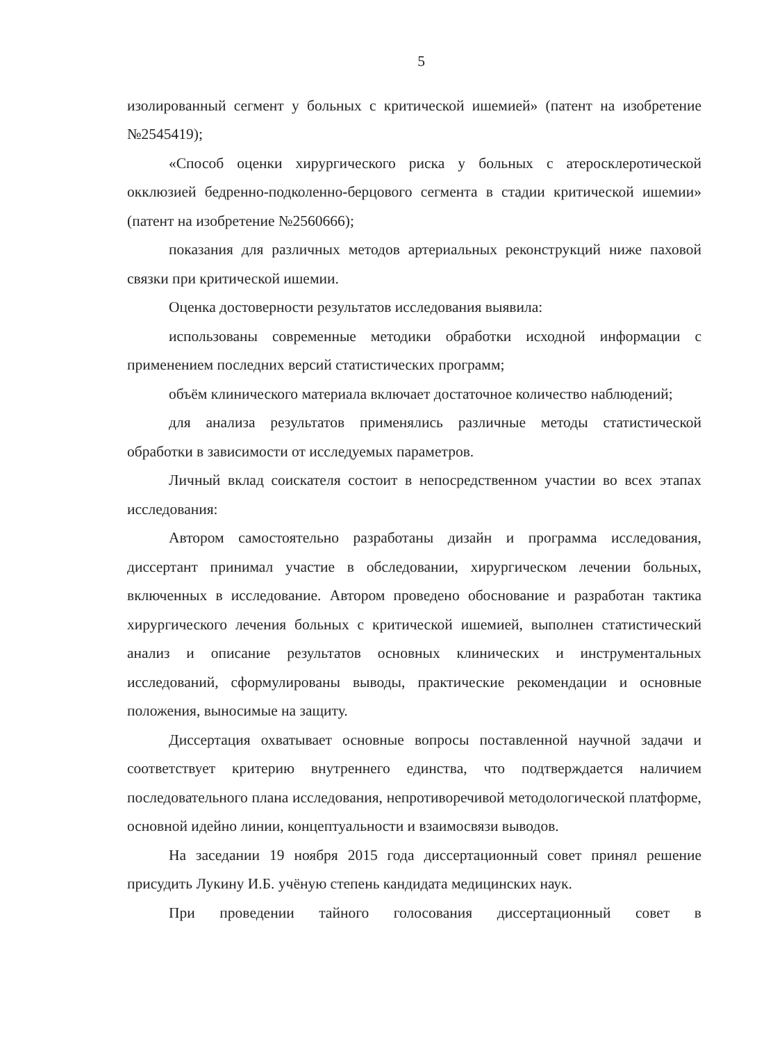5
изолированный сегмент у больных с критической ишемией» (патент на изобретение №2545419);
«Способ оценки хирургического риска у больных с атеросклеротической окклюзией бедренно-подколенно-берцового сегмента в стадии критической ишемии» (патент на изобретение №2560666);
показания для различных методов артериальных реконструкций ниже паховой связки при критической ишемии.
Оценка достоверности результатов исследования выявила:
использованы современные методики обработки исходной информации с применением последних версий статистических программ;
объём клинического материала включает достаточное количество наблюдений;
для анализа результатов применялись различные методы статистической обработки в зависимости от исследуемых параметров.
Личный вклад соискателя состоит в непосредственном участии во всех этапах исследования:
Автором самостоятельно разработаны дизайн и программа исследования, диссертант принимал участие в обследовании, хирургическом лечении больных, включенных в исследование. Автором проведено обоснование и разработан тактика хирургического лечения больных с критической ишемией, выполнен статистический анализ и описание результатов основных клинических и инструментальных исследований, сформулированы выводы, практические рекомендации и основные положения, выносимые на защиту.
Диссертация охватывает основные вопросы поставленной научной задачи и соответствует критерию внутреннего единства, что подтверждается наличием последовательного плана исследования, непротиворечивой методологической платформе, основной идейно линии, концептуальности и взаимосвязи выводов.
На заседании 19 ноября 2015 года диссертационный совет принял решение присудить Лукину И.Б. учёную степень кандидата медицинских наук.
При проведении тайного голосования диссертационный совет в